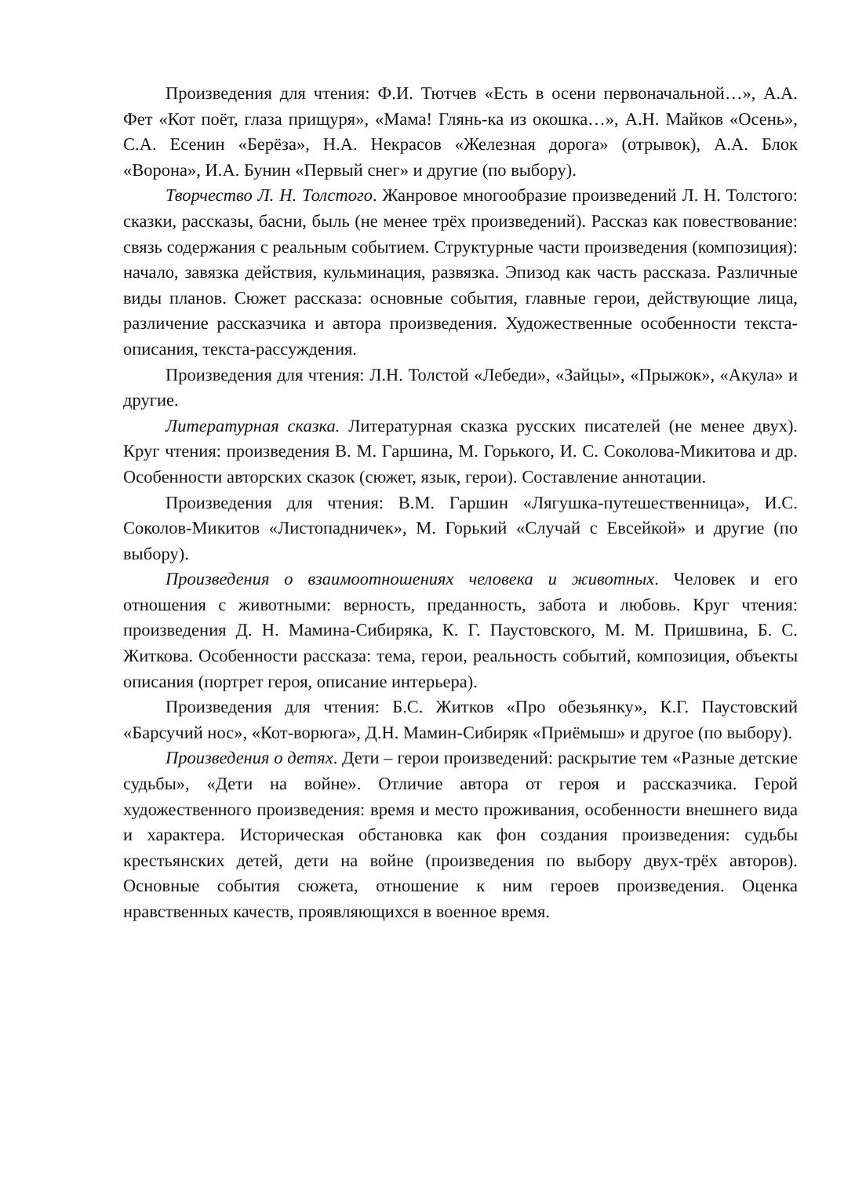Произведения для чтения: Ф.И. Тютчев «Есть в осени первоначальной…», А.А. Фет «Кот поёт, глаза прищуря», «Мама! Глянь-ка из окошка…», А.Н. Майков «Осень», С.А. Есенин «Берёза», Н.А. Некрасов «Железная дорога» (отрывок), А.А. Блок «Ворона», И.А. Бунин «Первый снег» и другие (по выбору).
Творчество Л. Н. Толстого. Жанровое многообразие произведений Л. Н. Толстого: сказки, рассказы, басни, быль (не менее трёх произведений). Рассказ как повествование: связь содержания с реальным событием. Структурные части произведения (композиция): начало, завязка действия, кульминация, развязка. Эпизод как часть рассказа. Различные виды планов. Сюжет рассказа: основные события, главные герои, действующие лица, различение рассказчика и автора произведения. Художественные особенности текста-описания, текста-рассуждения.
Произведения для чтения: Л.Н. Толстой «Лебеди», «Зайцы», «Прыжок», «Акула» и другие.
Литературная сказка. Литературная сказка русских писателей (не менее двух). Круг чтения: произведения В. М. Гаршина, М. Горького, И. С. Соколова-Микитова и др. Особенности авторских сказок (сюжет, язык, герои). Составление аннотации.
Произведения для чтения: В.М. Гаршин «Лягушка-путешественница», И.С. Соколов-Микитов «Листопадничек», М. Горький «Случай с Евсейкой» и другие (по выбору).
Произведения о взаимоотношениях человека и животных. Человек и его отношения с животными: верность, преданность, забота и любовь. Круг чтения: произведения Д. Н. Мамина-Сибиряка, К. Г. Паустовского, М. М. Пришвина, Б. С. Житкова. Особенности рассказа: тема, герои, реальность событий, композиция, объекты описания (портрет героя, описание интерьера).
Произведения для чтения: Б.С. Житков «Про обезьянку», К.Г. Паустовский «Барсучий нос», «Кот-ворюга», Д.Н. Мамин-Сибиряк «Приёмыш» и другое (по выбору).
Произведения о детях. Дети – герои произведений: раскрытие тем «Разные детские судьбы», «Дети на войне». Отличие автора от героя и рассказчика. Герой художественного произведения: время и место проживания, особенности внешнего вида и характера. Историческая обстановка как фон создания произведения: судьбы крестьянских детей, дети на войне (произведения по выбору двух-трёх авторов). Основные события сюжета, отношение к ним героев произведения. Оценка нравственных качеств, проявляющихся в военное время.